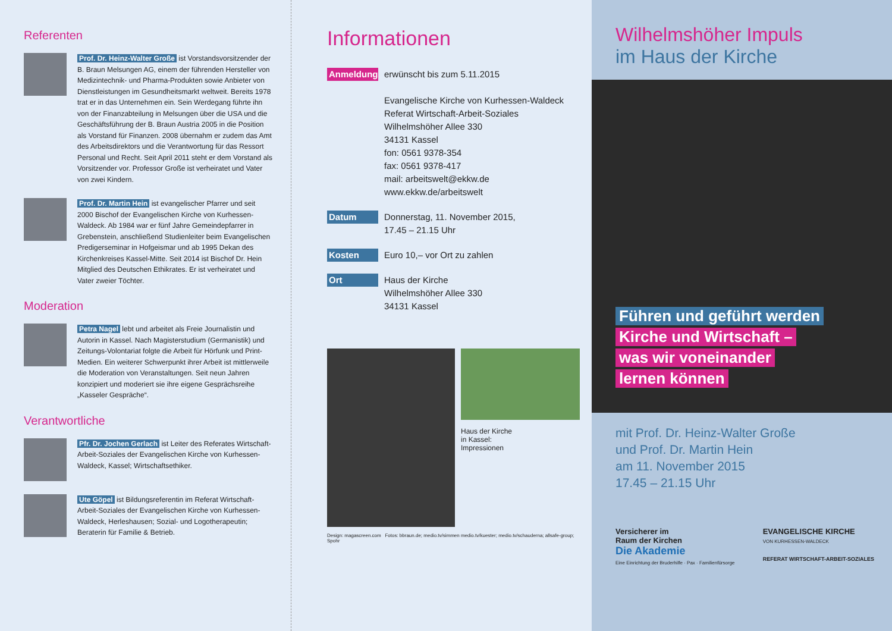Referenten
Prof. Dr. Heinz-Walter Große ist Vorstandsvorsitzender der B. Braun Melsungen AG, einem der führenden Hersteller von Medizintechnik- und Pharma-Produkten sowie Anbieter von Dienstleistungen im Gesundheitsmarkt weltweit. Bereits 1978 trat er in das Unternehmen ein. Sein Werdegang führte ihn von der Finanzabteilung in Melsungen über die USA und die Geschäftsführung der B. Braun Austria 2005 in die Position als Vorstand für Finanzen. 2008 übernahm er zudem das Amt des Arbeitsdirektors und die Verantwortung für das Ressort Personal und Recht. Seit April 2011 steht er dem Vorstand als Vorsitzender vor. Professor Große ist verheiratet und Vater von zwei Kindern.
Prof. Dr. Martin Hein ist evangelischer Pfarrer und seit 2000 Bischof der Evangelischen Kirche von Kurhessen-Waldeck. Ab 1984 war er fünf Jahre Gemeindepfarrer in Grebenstein, anschließend Studienleiter beim Evangelischen Predigerseminar in Hofgeismar und ab 1995 Dekan des Kirchenkreises Kassel-Mitte. Seit 2014 ist Bischof Dr. Hein Mitglied des Deutschen Ethikrates. Er ist verheiratet und Vater zweier Töchter.
Moderation
Petra Nagel lebt und arbeitet als Freie Journalistin und Autorin in Kassel. Nach Magisterstudium (Germanistik) und Zeitungs-Volontariat folgte die Arbeit für Hörfunk und Print-Medien. Ein weiterer Schwerpunkt ihrer Arbeit ist mittlerweile die Moderation von Veranstaltungen. Seit neun Jahren konzipiert und moderiert sie ihre eigene Gesprächsreihe „Kasseler Gespräche“.
Verantwortliche
Pfr. Dr. Jochen Gerlach ist Leiter des Referates Wirtschaft-Arbeit-Soziales der Evangelischen Kirche von Kurhessen-Waldeck, Kassel; Wirtschaftsethiker.
Ute Göpel ist Bildungsreferentin im Referat Wirtschaft-Arbeit-Soziales der Evangelischen Kirche von Kurhessen-Waldeck, Herleshausen; Sozial- und Logotherapeutin; Beraterin für Familie & Betrieb.
Informationen
Anmeldung
erwünscht bis zum 5.11.2015
Evangelische Kirche von Kurhessen-Waldeck
Referat Wirtschaft-Arbeit-Soziales
Wilhelmshöher Allee 330
34131 Kassel
fon: 0561 9378-354
fax: 0561 9378-417
mail: arbeitswelt@ekkw.de
www.ekkw.de/arbeitswelt
Datum
Donnerstag, 11. November 2015,
17.45 – 21.15 Uhr
Kosten
Euro 10,– vor Ort zu zahlen
Ort
Haus der Kirche
Wilhelmshöher Allee 330
34131 Kassel
Haus der Kirche
in Kassel:
Impressionen
Design: magascreen.com Fotos: bbraun.de; medio.tv/simmen medio.tv/kuester; medio.tv/schauderna; allsafe-group; Spohr
Wilhelmshöher Impuls
im Haus der Kirche
Führen und geführt werden
Kirche und Wirtschaft –
was wir voneinander
lernen können
mit Prof. Dr. Heinz-Walter Große
und Prof. Dr. Martin Hein
am 11. November 2015
17.45 – 21.15 Uhr
Versicherer im
Raum der Kirchen
Die Akademie
Eine Einrichtung der Bruderhilfe · Pax · Familienfürsorge
EVANGELISCHE KIRCHE
VON KURHESSEN-WALDECK
REFERAT WIRTSCHAFT-ARBEIT-SOZIALES